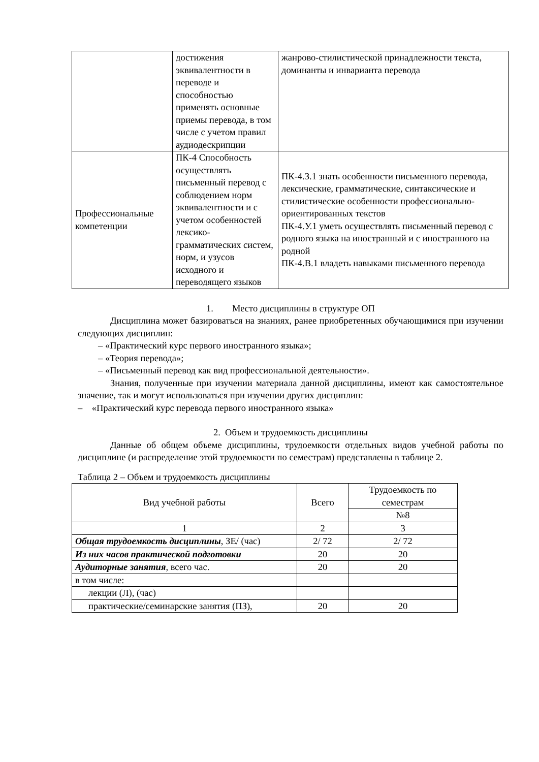| | достижения эквивалентности в переводе и способностью применять основные приемы перевода, в том числе с учетом правил аудиодескрипции | жанрово-стилистической принадлежности текста, доминанты и инварианта перевода |
| Профессиональные компетенции | ПК-4 Способность осуществлять письменный перевод с соблюдением норм эквивалентности и с учетом особенностей лексико-грамматических систем, норм, и узусов исходного и переводящего языков | ПК-4.З.1 знать особенности письменного перевода, лексические, грамматические, синтаксические и стилистические особенности профессионально-ориентированных текстов ПК-4.У.1 уметь осуществлять письменный перевод с родного языка на иностранный и с иностранного на родной ПК-4.В.1 владеть навыками письменного перевода |
1. Место дисциплины в структуре ОП
Дисциплина может базироваться на знаниях, ранее приобретенных обучающимися при изучении следующих дисциплин:
– «Практический курс первого иностранного языка»;
– «Теория перевода»;
– «Письменный перевод как вид профессиональной деятельности».
Знания, полученные при изучении материала данной дисциплины, имеют как самостоятельное значение, так и могут использоваться при изучении других дисциплин:
– «Практический курс перевода первого иностранного языка»
2. Объем и трудоемкость дисциплины
Данные об общем объеме дисциплины, трудоемкости отдельных видов учебной работы по дисциплине (и распределение этой трудоемкости по семестрам) представлены в таблице 2.
Таблица 2 – Объем и трудоемкость дисциплины
| Вид учебной работы | Всего | Трудоемкость по семестрам |
| --- | --- | --- |
| | | №8 |
| 1 | 2 | 3 |
| Общая трудоемкость дисциплины , ЗЕ/ (час) | 2/ 72 | 2/ 72 |
| Из них часов практической подготовки | 20 | 20 |
| Аудиторные занятия , всего час. | 20 | 20 |
| в том числе: | | |
| лекции (Л), (час) | | |
| практические/семинарские занятия (ПЗ), | 20 | 20 |